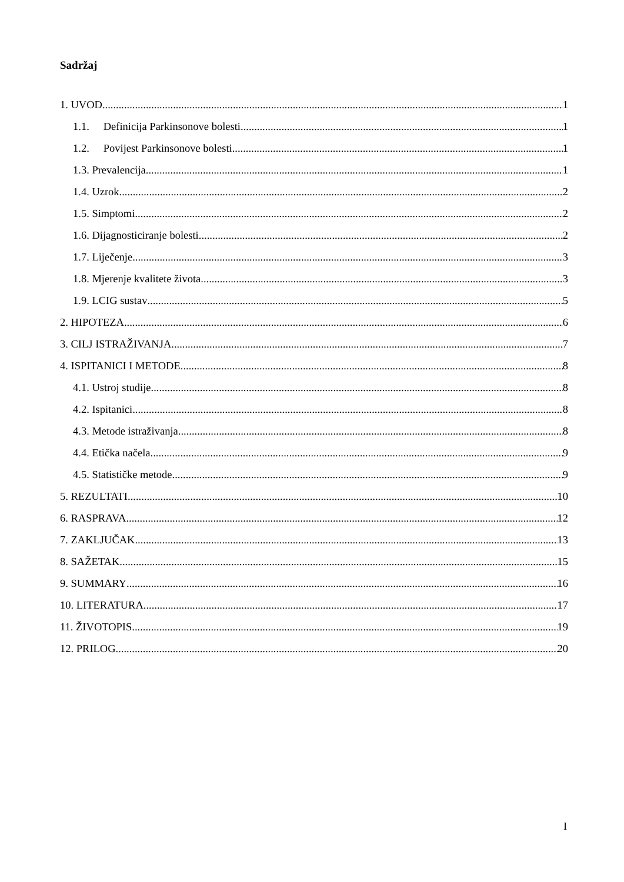Sadržaj
1. UVOD 1
1.1. Definicija Parkinsonove bolesti 1
1.2. Povijest Parkinsonove bolesti 1
1.3. Prevalencija 1
1.4. Uzrok 2
1.5. Simptomi 2
1.6. Dijagnosticiranje bolesti 2
1.7. Liječenje 3
1.8. Mjerenje kvalitete života 3
1.9. LCIG sustav 5
2. HIPOTEZA 6
3. CILJ ISTRAŽIVANJA 7
4. ISPITANICI I METODE 8
4.1. Ustroj studije 8
4.2. Ispitanici 8
4.3. Metode istraživanja 8
4.4. Etička načela 9
4.5. Statističke metode 9
5. REZULTATI 10
6. RASPRAVA 12
7. ZAKLJUČAK 13
8. SAŽETAK 15
9. SUMMARY 16
10. LITERATURA 17
11. ŽIVOTOPIS 19
12. PRILOG 20
I